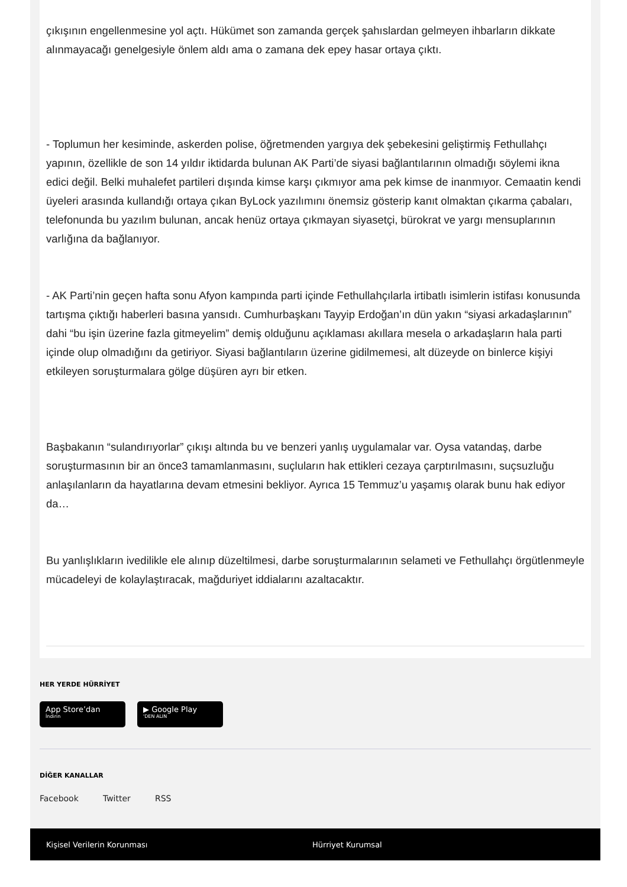çıkışının engellenmesine yol açtı. Hükümet son zamanda gerçek şahıslardan gelmeyen ihbarların dikkate alınmayacağı genelgesiyle önlem aldı ama o zamana dek epey hasar ortaya çıktı.
- Toplumun her kesiminde, askerden polise, öğretmenden yargıya dek şebekesini geliştirmiş Fethullahçı yapının, özellikle de son 14 yıldır iktidarda bulunan AK Parti’de siyasi bağlantılarının olmadığı söylemi ikna edici değil. Belki muhalefet partileri dışında kimse karşı çıkmıyor ama pek kimse de inanmıyor. Cemaatin kendi üyeleri arasında kullandığı ortaya çıkan ByLock yazılımını önemsiz gösterip kanıt olmaktan çıkarma çabaları, telefonunda bu yazılım bulunan, ancak henüz ortaya çıkmayan siyasetçi, bürokrat ve yargı mensuplarının varlığına da bağlanıyor.
- AK Parti’nin geçen hafta sonu Afyon kampında parti içinde Fethullahçılarla irtibatlı isimlerin istifası konusunda tartışma çıktığı haberleri basına yansıdı. Cumhurbaşkanı Tayyip Erdoğan’ın dün yakın “siyasi arkadaşlarının” dahi “bu işin üzerine fazla gitmeyelim” demiş olduğunu açıklaması akıllara mesela o arkadaşların hala parti içinde olup olmadığını da getiriyor. Siyasi bağlantıların üzerine gidilmemesi, alt düzeyde on binlerce kişiyi etkileyen soruşturmalara gölge düşüren ayrı bir etken.
Başbakanın “sulandırıyorlar” çıkışı altında bu ve benzeri yanlış uygulamalar var. Oysa vatandaş, darbe soruşturmasının bir an önce3 tamamlanmasını, suçluların hak ettikleri cezaya çarptırılmasını, suçsuzluğu anlaşılanların da hayatlarına devam etmesini bekliyor. Ayrıca 15 Temmuz’u yaşamış olarak bunu hak ediyor da…
Bu yanlışlıkların ivedilikle ele alınıp düzeltilmesi, darbe soruşturmalarının selameti ve Fethullahçı örgütlenmeyle mücadeleyi de kolaylaştıracak, mağduriyet iddialarını azaltacaktır.
HER YERDE HÜRRİYET
App Store’dan İndirin ▶ Google Play 'DEN ALIN
DİĞER KANALLAR
Facebook Twitter RSS
Kişisel Verilerin Korunması Hürriyet Kurumsal